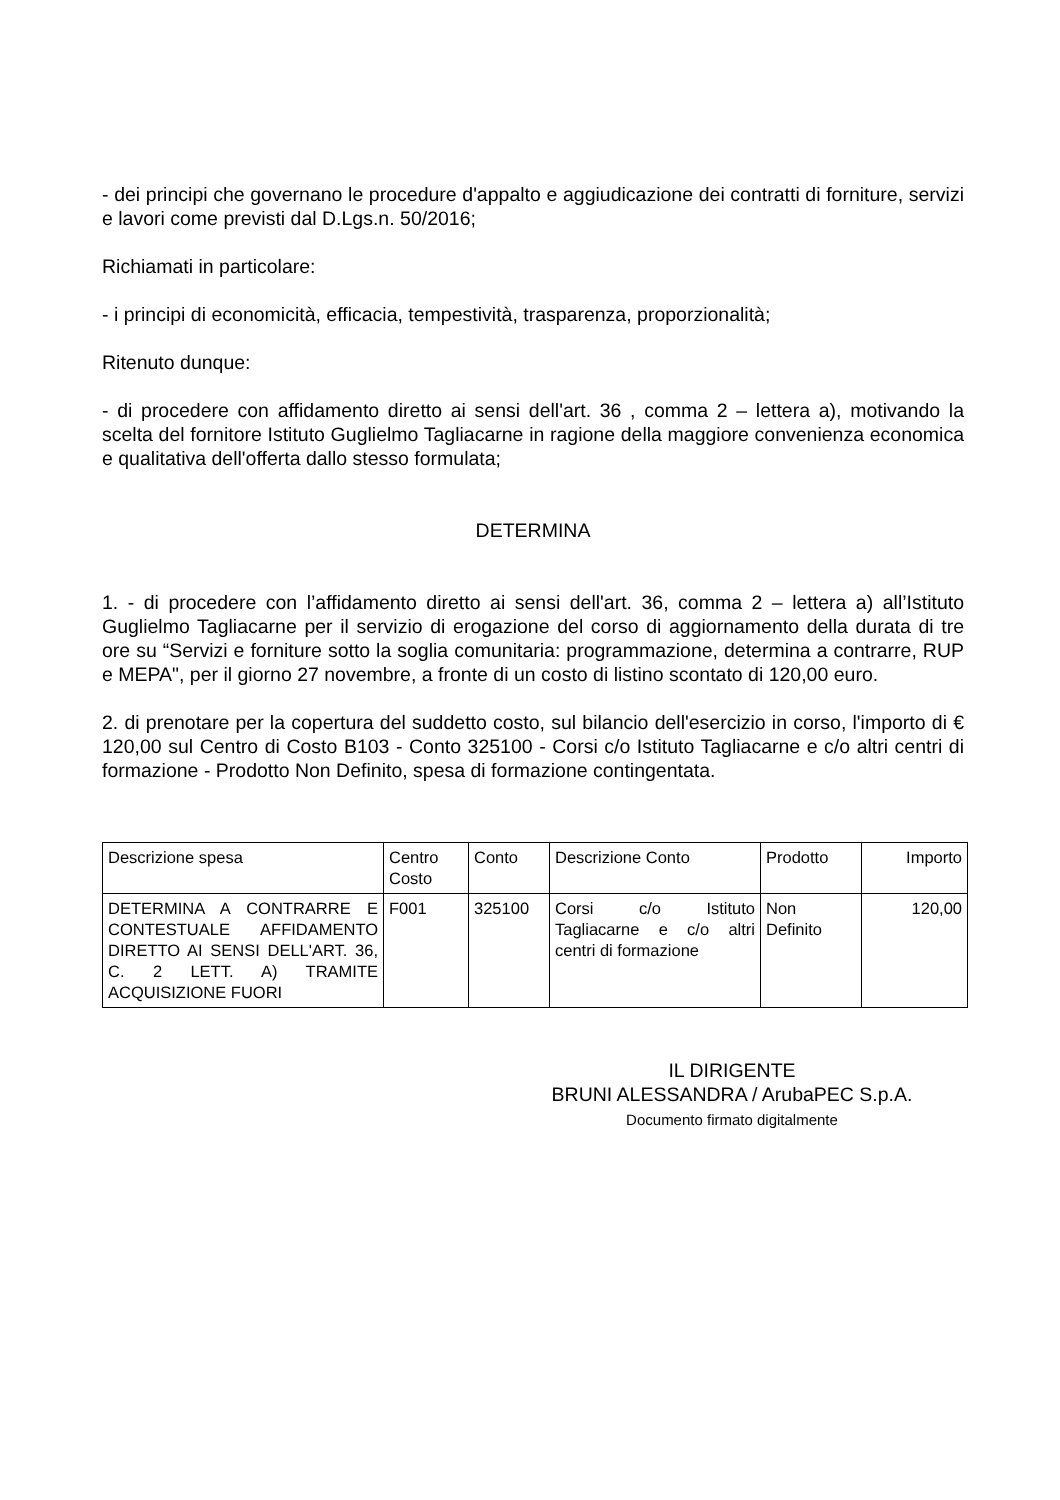- dei principi che governano le procedure d'appalto e aggiudicazione dei contratti di forniture, servizi e lavori come previsti dal D.Lgs.n. 50/2016;
Richiamati in particolare:
- i principi di economicità, efficacia, tempestività, trasparenza, proporzionalità;
Ritenuto dunque:
- di procedere con affidamento diretto ai sensi dell'art. 36 , comma 2 – lettera a), motivando la scelta del fornitore Istituto Guglielmo Tagliacarne in ragione della maggiore convenienza economica e qualitativa dell'offerta dallo stesso formulata;
DETERMINA
1. - di procedere con l’affidamento diretto ai sensi dell'art. 36, comma 2 – lettera a) all’Istituto Guglielmo Tagliacarne per il servizio di erogazione del corso di aggiornamento della durata di tre ore su “Servizi e forniture sotto la soglia comunitaria: programmazione, determina a contrarre, RUP e MEPA", per il giorno 27 novembre, a fronte di un costo di listino scontato di 120,00 euro.
2. di prenotare per la copertura del suddetto costo, sul bilancio dell'esercizio in corso, l'importo di € 120,00 sul Centro di Costo B103 - Conto 325100 - Corsi c/o Istituto Tagliacarne e c/o altri centri di formazione - Prodotto Non Definito, spesa di formazione contingentata.
| Descrizione spesa | Centro Costo | Conto | Descrizione Conto | Prodotto | Importo |
| DETERMINA A CONTRARRE E CONTESTUALE AFFIDAMENTO DIRETTO AI SENSI DELL'ART. 36, C. 2 LETT. A) TRAMITE ACQUISIZIONE FUORI | F001 | 325100 | Corsi c/o Istituto Tagliacarne e c/o altri centri di formazione | Non Definito | 120,00 |
IL DIRIGENTE
BRUNI ALESSANDRA / ArubaPEC S.p.A.
Documento firmato digitalmente